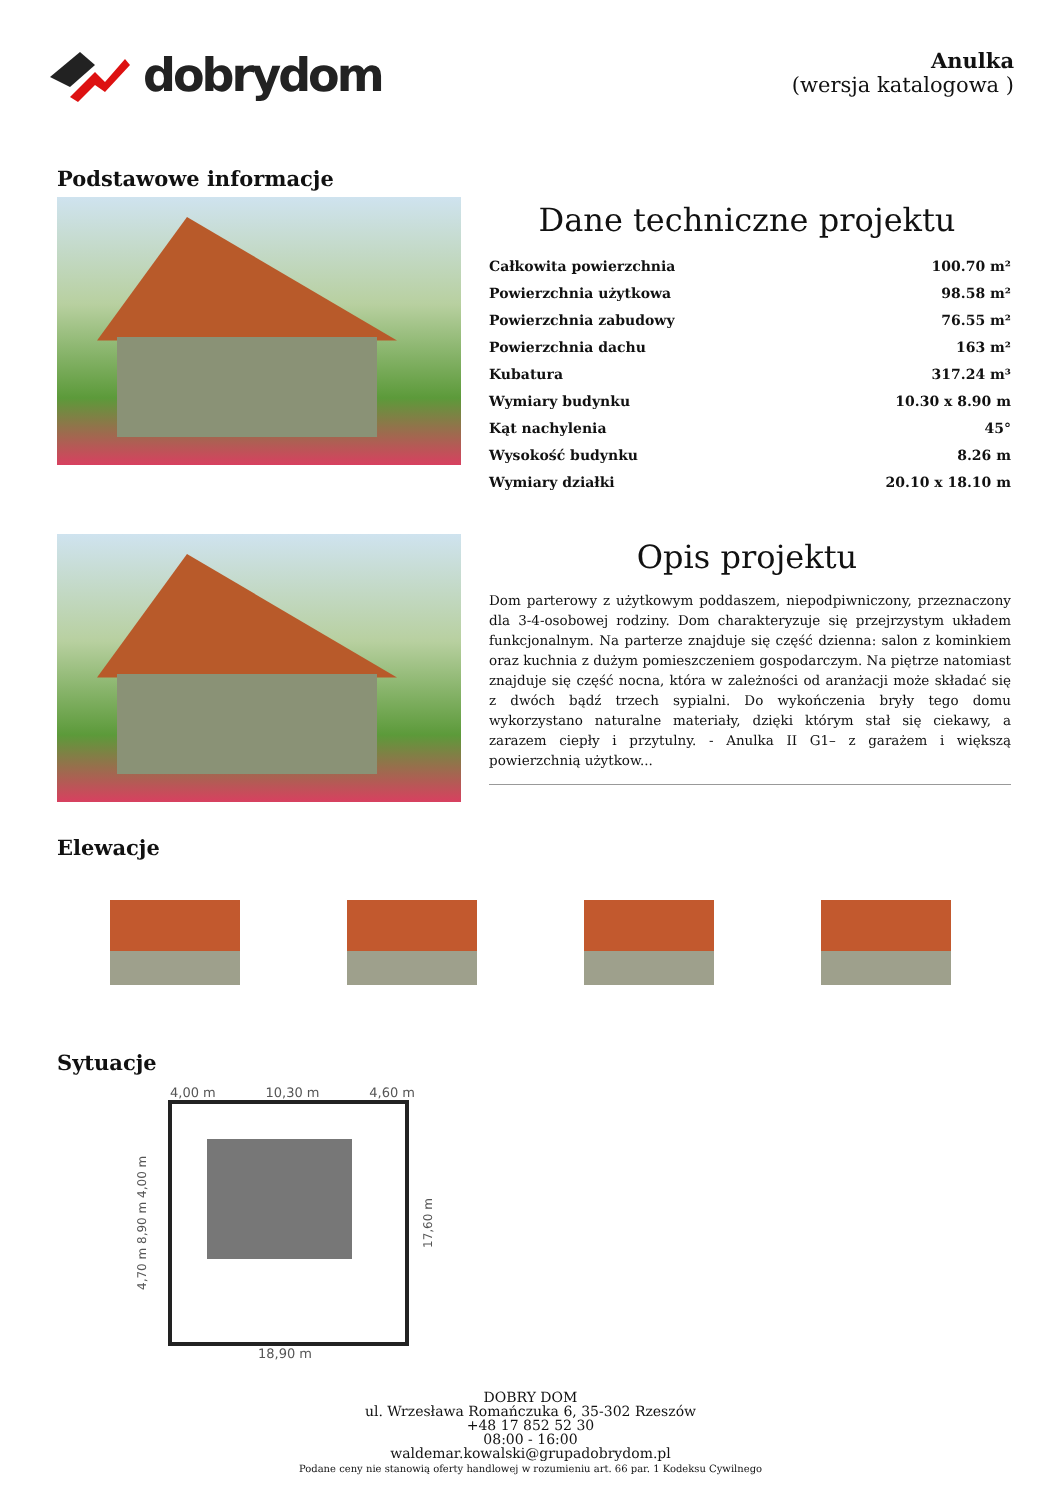dobrydom
Anulka
(wersja katalogowa )
Podstawowe informacje
Dane techniczne projektu
| Całkowita powierzchnia | 100.70 m² |
| Powierzchnia użytkowa | 98.58 m² |
| Powierzchnia zabudowy | 76.55 m² |
| Powierzchnia dachu | 163 m² |
| Kubatura | 317.24 m³ |
| Wymiary budynku | 10.30 x 8.90 m |
| Kąt nachylenia | 45° |
| Wysokość budynku | 8.26 m |
| Wymiary działki | 20.10 x 18.10 m |
Opis projektu
Dom parterowy z użytkowym poddaszem, niepodpiwniczony, przeznaczony dla 3-4-osobowej rodziny. Dom charakteryzuje się przejrzystym układem funkcjonalnym. Na parterze znajduje się część dzienna: salon z kominkiem oraz kuchnia z dużym pomieszczeniem gospodarczym. Na piętrze natomiast znajduje się część nocna, która w zależności od aranżacji może składać się z dwóch bądź trzech sypialni. Do wykończenia bryły tego domu wykorzystano naturalne materiały, dzięki którym stał się ciekawy, a zarazem ciepły i przytulny. - Anulka II G1– z garażem i większą powierzchnią użytkow...
Elewacje
Sytuacje
4,00 m 10,30 m 4,60 m
4,70 m 8,90 m 4,00 m
17,60 m
18,90 m
DOBRY DOM
ul. Wrzesława Romańczuka 6, 35-302 Rzeszów
+48 17 852 52 30
08:00 - 16:00
waldemar.kowalski@grupadobrydom.pl
Podane ceny nie stanowią oferty handlowej w rozumieniu art. 66 par. 1 Kodeksu Cywilnego